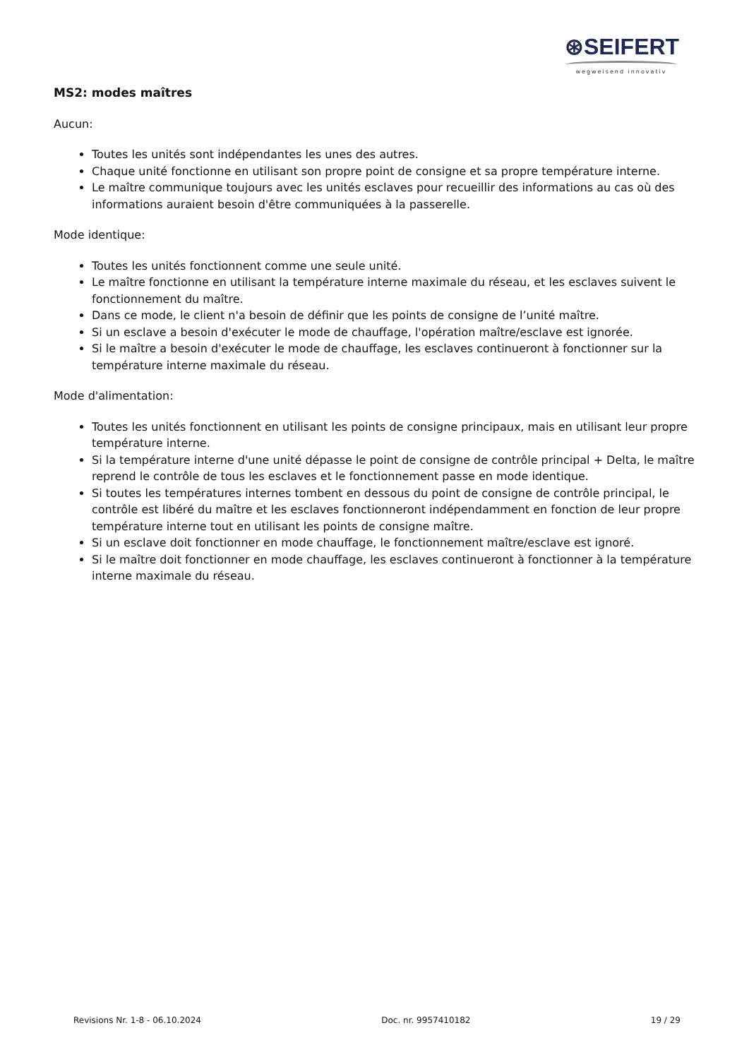⊛SEIFERT
wegweisend innovativ
MS2: modes maîtres
Aucun:
Toutes les unités sont indépendantes les unes des autres.
Chaque unité fonctionne en utilisant son propre point de consigne et sa propre température interne.
Le maître communique toujours avec les unités esclaves pour recueillir des informations au cas où des informations auraient besoin d'être communiquées à la passerelle.
Mode identique:
Toutes les unités fonctionnent comme une seule unité.
Le maître fonctionne en utilisant la température interne maximale du réseau, et les esclaves suivent le fonctionnement du maître.
Dans ce mode, le client n'a besoin de définir que les points de consigne de l’unité maître.
Si un esclave a besoin d'exécuter le mode de chauffage, l'opération maître/esclave est ignorée.
Si le maître a besoin d'exécuter le mode de chauffage, les esclaves continueront à fonctionner sur la température interne maximale du réseau.
Mode d'alimentation:
Toutes les unités fonctionnent en utilisant les points de consigne principaux, mais en utilisant leur propre température interne.
Si la température interne d'une unité dépasse le point de consigne de contrôle principal + Delta, le maître reprend le contrôle de tous les esclaves et le fonctionnement passe en mode identique.
Si toutes les températures internes tombent en dessous du point de consigne de contrôle principal, le contrôle est libéré du maître et les esclaves fonctionneront indépendamment en fonction de leur propre température interne tout en utilisant les points de consigne maître.
Si un esclave doit fonctionner en mode chauffage, le fonctionnement maître/esclave est ignoré.
Si le maître doit fonctionner en mode chauffage, les esclaves continueront à fonctionner à la température interne maximale du réseau.
Revisions Nr. 1-8 - 06.10.2024 Doc. nr. 9957410182 19 / 29